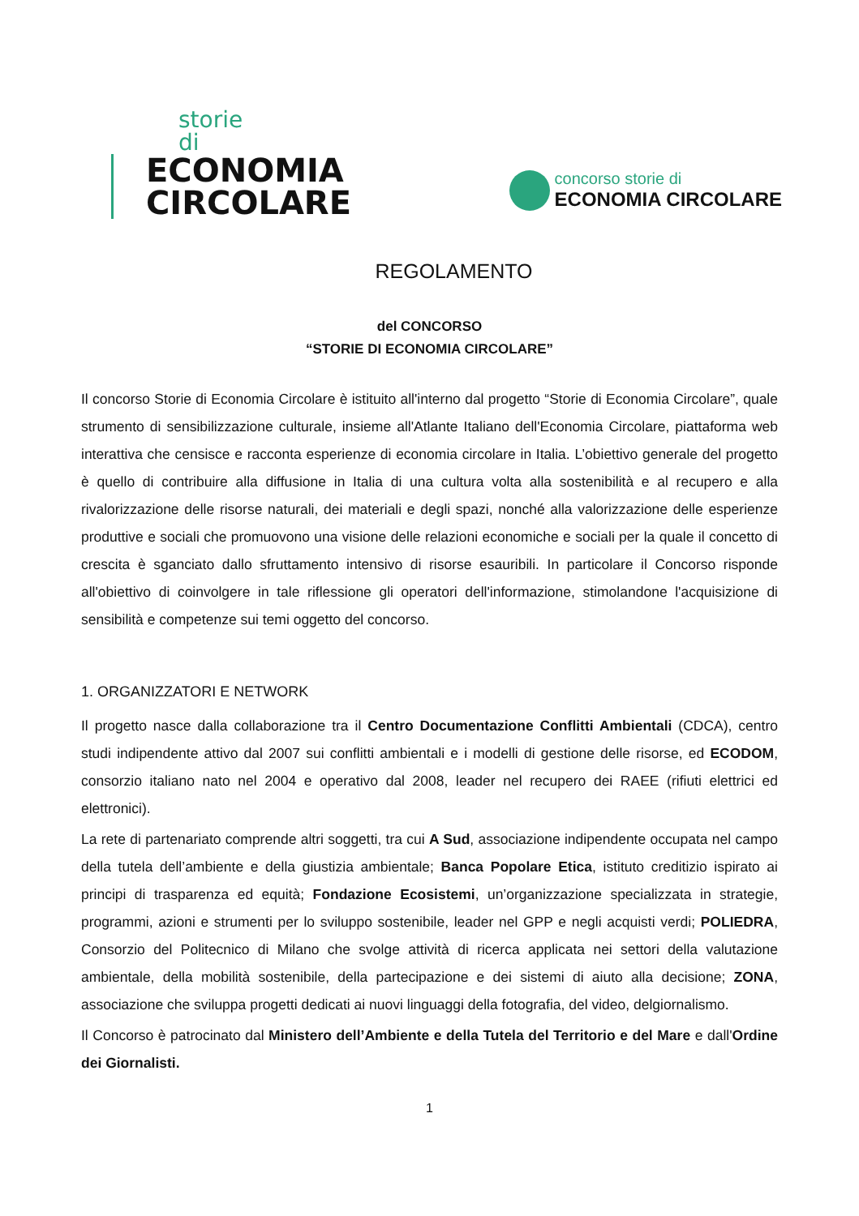storie di
ECONOMIA
CIRCOLARE
concorso storie di
ECONOMIA CIRCOLARE
REGOLAMENTO
del CONCORSO
“STORIE DI ECONOMIA CIRCOLARE”
Il concorso Storie di Economia Circolare è istituito all'interno dal progetto “Storie di Economia Circolare”, quale strumento di sensibilizzazione culturale, insieme all'Atlante Italiano dell'Economia Circolare, piattaforma web interattiva che censisce e racconta esperienze di economia circolare in Italia. L’obiettivo generale del progetto è quello di contribuire alla diffusione in Italia di una cultura volta alla sostenibilità e al recupero e alla rivalorizzazione delle risorse naturali, dei materiali e degli spazi, nonché alla valorizzazione delle esperienze produttive e sociali che promuovono una visione delle relazioni economiche e sociali per la quale il concetto di crescita è sganciato dallo sfruttamento intensivo di risorse esauribili. In particolare il Concorso risponde all'obiettivo di coinvolgere in tale riflessione gli operatori dell'informazione, stimolandone l'acquisizione di sensibilità e competenze sui temi oggetto del concorso.
1. ORGANIZZATORI E NETWORK
Il progetto nasce dalla collaborazione tra il Centro Documentazione Conflitti Ambientali (CDCA), centro studi indipendente attivo dal 2007 sui conflitti ambientali e i modelli di gestione delle risorse, ed ECODOM, consorzio italiano nato nel 2004 e operativo dal 2008, leader nel recupero dei RAEE (rifiuti elettrici ed elettronici).
La rete di partenariato comprende altri soggetti, tra cui A Sud, associazione indipendente occupata nel campo della tutela dell’ambiente e della giustizia ambientale; Banca Popolare Etica, istituto creditizio ispirato ai principi di trasparenza ed equità; Fondazione Ecosistemi, un’organizzazione specializzata in strategie, programmi, azioni e strumenti per lo sviluppo sostenibile, leader nel GPP e negli acquisti verdi; POLIEDRA, Consorzio del Politecnico di Milano che svolge attività di ricerca applicata nei settori della valutazione ambientale, della mobilità sostenibile, della partecipazione e dei sistemi di aiuto alla decisione; ZONA, associazione che sviluppa progetti dedicati ai nuovi linguaggi della fotografia, del video, delgiornalismo.
Il Concorso è patrocinato dal Ministero dell’Ambiente e della Tutela del Territorio e del Mare e dall'Ordine dei Giornalisti.
1